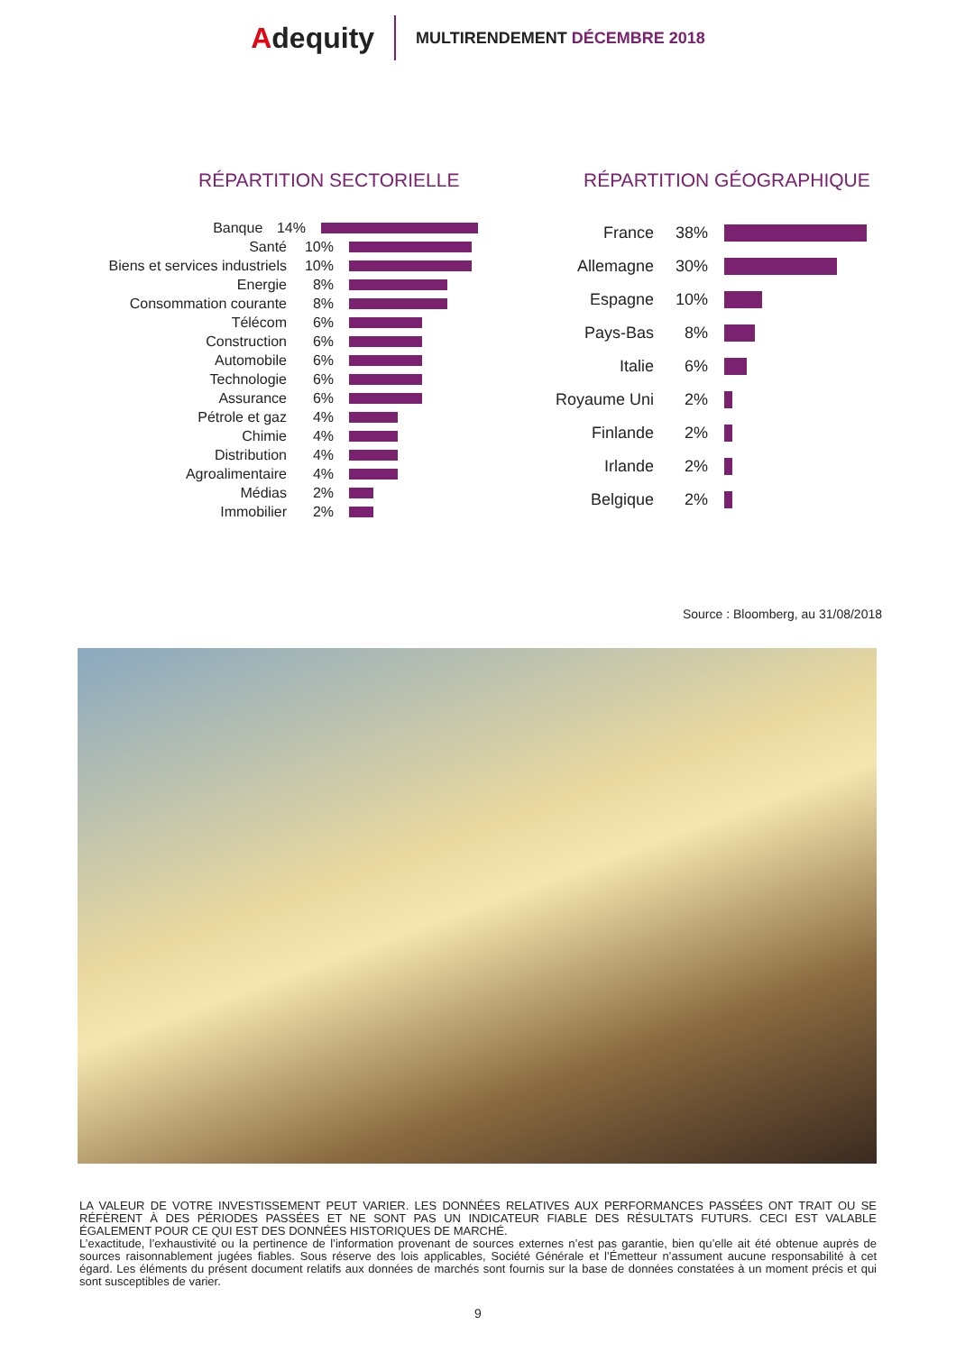Adequity
MULTIRENDEMENT DÉCEMBRE 2018
RÉPARTITION SECTORIELLE
Banque 14%
Santé 10%
Biens et services industriels 10%
Energie 8%
Consommation courante 8%
Télécom 6%
Construction 6%
Automobile 6%
Technologie 6%
Assurance 6%
Pétrole et gaz 4%
Chimie 4%
Distribution 4%
Agroalimentaire 4%
Médias 2%
Immobilier 2%
RÉPARTITION GÉOGRAPHIQUE
France 38%
Allemagne 30%
Espagne 10%
Pays-Bas 8%
Italie 6%
Royaume Uni 2%
Finlande 2%
Irlande 2%
Belgique 2%
Source : Bloomberg, au 31/08/2018
LA VALEUR DE VOTRE INVESTISSEMENT PEUT VARIER. LES DONNÉES RELATIVES AUX PERFORMANCES PASSÉES ONT TRAIT OU SE RÉFÈRENT À DES PÉRIODES PASSÉES ET NE SONT PAS UN INDICATEUR FIABLE DES RÉSULTATS FUTURS. CECI EST VALABLE ÉGALEMENT POUR CE QUI EST DES DONNÉES HISTORIQUES DE MARCHÉ.
L’exactitude, l’exhaustivité ou la pertinence de l’information provenant de sources externes n’est pas garantie, bien qu’elle ait été obtenue auprès de sources raisonnablement jugées fiables. Sous réserve des lois applicables, Société Générale et l’Émetteur n’assument aucune responsabilité à cet égard. Les éléments du présent document relatifs aux données de marchés sont fournis sur la base de données constatées à un moment précis et qui sont susceptibles de varier.
9